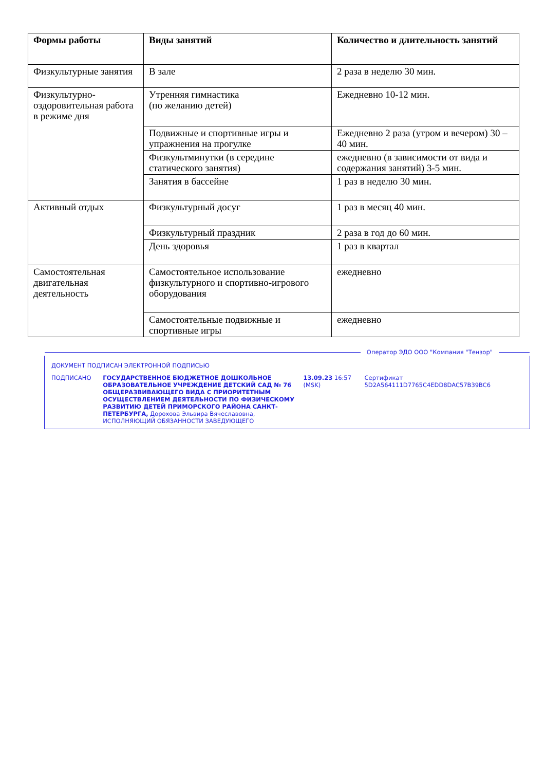| Формы работы | Виды занятий | Количество и длительность занятий |
| --- | --- | --- |
| Физкультурные занятия | В зале | 2 раза в неделю 30 мин. |
| Физкультурно-оздоровительная работа в режиме дня | Утренняя гимнастика (по желанию детей) | Ежедневно 10-12 мин. |
| | Подвижные и спортивные игры и упражнения на прогулке | Ежедневно 2 раза (утром и вечером) 30 – 40 мин. |
| | Физкультминутки (в середине статического занятия) | ежедневно (в зависимости от вида и содержания занятий) 3-5 мин. |
| | Занятия в бассейне | 1 раз в неделю 30 мин. |
| Активный отдых | Физкультурный досуг | 1 раз в месяц 40 мин. |
| | Физкультурный праздник | 2 раза в год до 60 мин. |
| | День здоровья | 1 раз в квартал |
| Самостоятельная двигательная деятельность | Самостоятельное использование физкультурного и спортивно-игрового оборудования | ежедневно |
| | Самостоятельные подвижные и спортивные игры | ежедневно |
Оператор ЭДО ООО "Компания "Тензор"
ДОКУМЕНТ ПОДПИСАН ЭЛЕКТРОННОЙ ПОДПИСЬЮ
ПОДПИСАНО ГОСУДАРСТВЕННОЕ БЮДЖЕТНОЕ ДОШКОЛЬНОЕ ОБРАЗОВАТЕЛЬНОЕ УЧРЕЖДЕНИЕ ДЕТСКИЙ САД № 76 ОБЩЕРАЗВИВАЮЩЕГО ВИДА С ПРИОРИТЕТНЫМ ОСУЩЕСТВЛЕНИЕМ ДЕЯТЕЛЬНОСТИ ПО ФИЗИЧЕСКОМУ РАЗВИТИЮ ДЕТЕЙ ПРИМОРСКОГО РАЙОНА САНКТ-ПЕТЕРБУРГА, Дорохова Эльвира Вячеславовна, ИСПОЛНЯЮЩИЙ ОБЯЗАННОСТИ ЗАВЕДУЮЩЕГО
13.09.23 16:57 (MSK)
Сертификат 5D2A564111D7765C4EDD8DAC57B39BC6